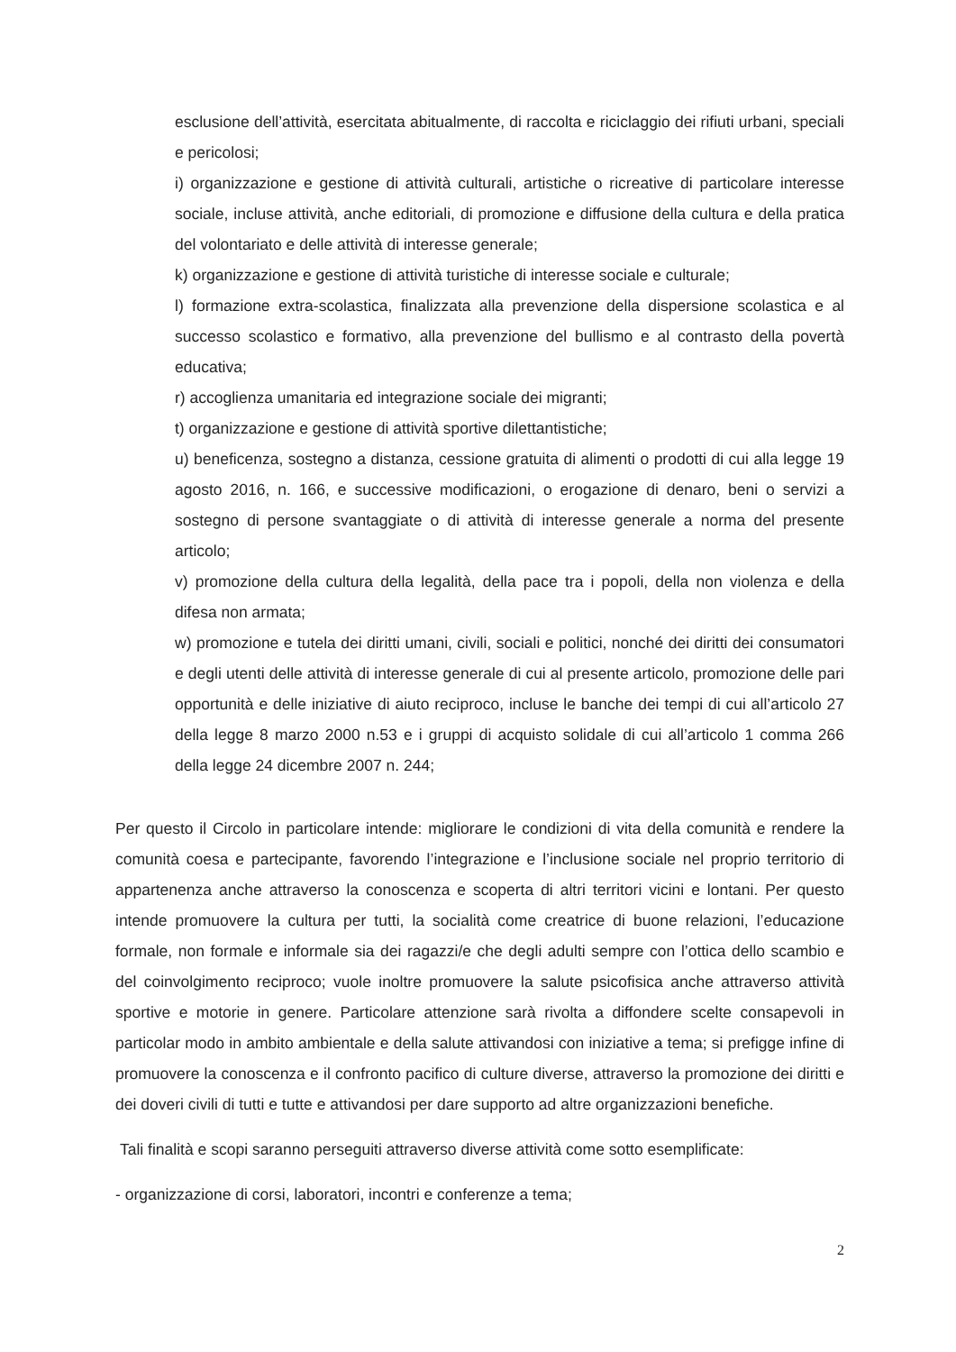esclusione dell’attività, esercitata abitualmente, di raccolta e riciclaggio dei rifiuti urbani, speciali e pericolosi;
i) organizzazione e gestione di attività culturali, artistiche o ricreative di particolare interesse sociale, incluse attività, anche editoriali, di promozione e diffusione della cultura e della pratica del volontariato e delle attività di interesse generale;
k) organizzazione e gestione di attività turistiche di interesse sociale e culturale;
l) formazione extra-scolastica, finalizzata alla prevenzione della dispersione scolastica e al successo scolastico e formativo, alla prevenzione del bullismo e al contrasto della povertà educativa;
r) accoglienza umanitaria ed integrazione sociale dei migranti;
t) organizzazione e gestione di attività sportive dilettantistiche;
u) beneficenza, sostegno a distanza, cessione gratuita di alimenti o prodotti di cui alla legge 19 agosto 2016, n. 166, e successive modificazioni, o erogazione di denaro, beni o servizi a sostegno di persone svantaggiate o di attività di interesse generale a norma del presente articolo;
v) promozione della cultura della legalità, della pace tra i popoli, della non violenza e della difesa non armata;
w) promozione e tutela dei diritti umani, civili, sociali e politici, nonché dei diritti dei consumatori e degli utenti delle attività di interesse generale di cui al presente articolo, promozione delle pari opportunità e delle iniziative di aiuto reciproco, incluse le banche dei tempi di cui all’articolo 27 della legge 8 marzo 2000 n.53 e i gruppi di acquisto solidale di cui all’articolo 1 comma 266 della legge 24 dicembre 2007 n. 244;
Per questo il Circolo in particolare intende: migliorare le condizioni di vita della comunità e rendere la comunità coesa e partecipante, favorendo l’integrazione e l’inclusione sociale nel proprio territorio di appartenenza anche attraverso la conoscenza e scoperta di altri territori vicini e lontani. Per questo intende promuovere la cultura per tutti, la socialità come creatrice di buone relazioni, l’educazione formale, non formale e informale sia dei ragazzi/e che degli adulti sempre con l’ottica dello scambio e del coinvolgimento reciproco; vuole inoltre promuovere la salute psicofisica anche attraverso attività sportive e motorie in genere. Particolare attenzione sarà rivolta a diffondere scelte consapevoli in particolar modo in ambito ambientale e della salute attivandosi con iniziative a tema; si prefigge infine di promuovere la conoscenza e il confronto pacifico di culture diverse, attraverso la promozione dei diritti e dei doveri civili di tutti e tutte e attivandosi per dare supporto ad altre organizzazioni benefiche.
Tali finalità e scopi saranno perseguiti attraverso diverse attività come sotto esemplificate:
- organizzazione di corsi, laboratori, incontri e conferenze a tema;
2